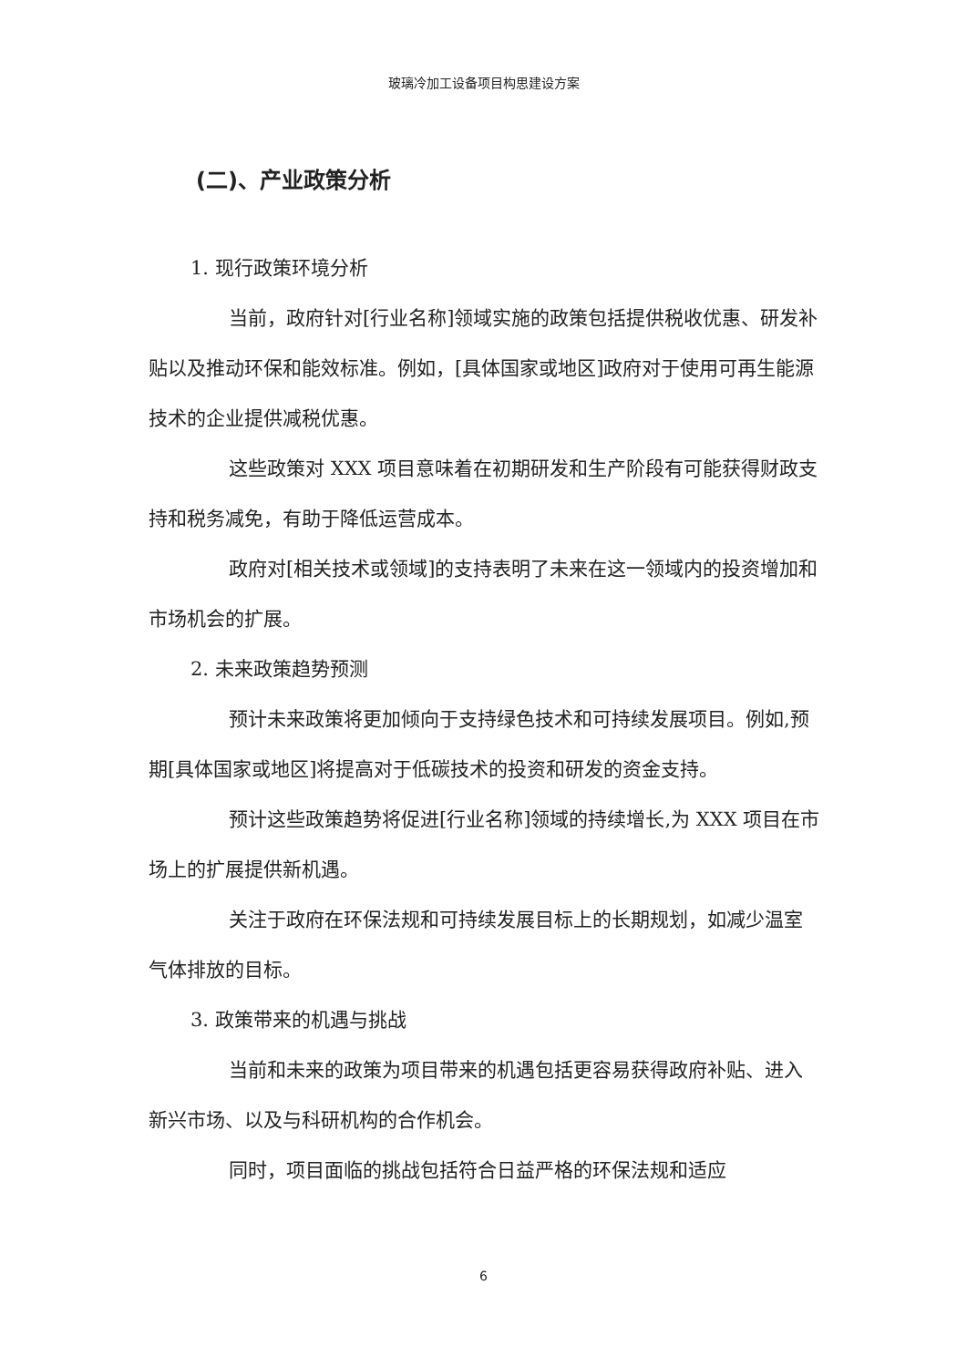玻璃冷加工设备项目构思建设方案
(二)、产业政策分析
1. 现行政策环境分析
当前，政府针对[行业名称]领域实施的政策包括提供税收优惠、研发补贴以及推动环保和能效标准。例如，[具体国家或地区]政府对于使用可再生能源技术的企业提供减税优惠。
这些政策对 XXX 项目意味着在初期研发和生产阶段有可能获得财政支持和税务减免，有助于降低运营成本。
政府对[相关技术或领域]的支持表明了未来在这一领域内的投资增加和市场机会的扩展。
2. 未来政策趋势预测
预计未来政策将更加倾向于支持绿色技术和可持续发展项目。例如,预期[具体国家或地区]将提高对于低碳技术的投资和研发的资金支持。
预计这些政策趋势将促进[行业名称]领域的持续增长,为 XXX 项目在市场上的扩展提供新机遇。
关注于政府在环保法规和可持续发展目标上的长期规划，如减少温室气体排放的目标。
3. 政策带来的机遇与挑战
当前和未来的政策为项目带来的机遇包括更容易获得政府补贴、进入新兴市场、以及与科研机构的合作机会。
同时，项目面临的挑战包括符合日益严格的环保法规和适应
6